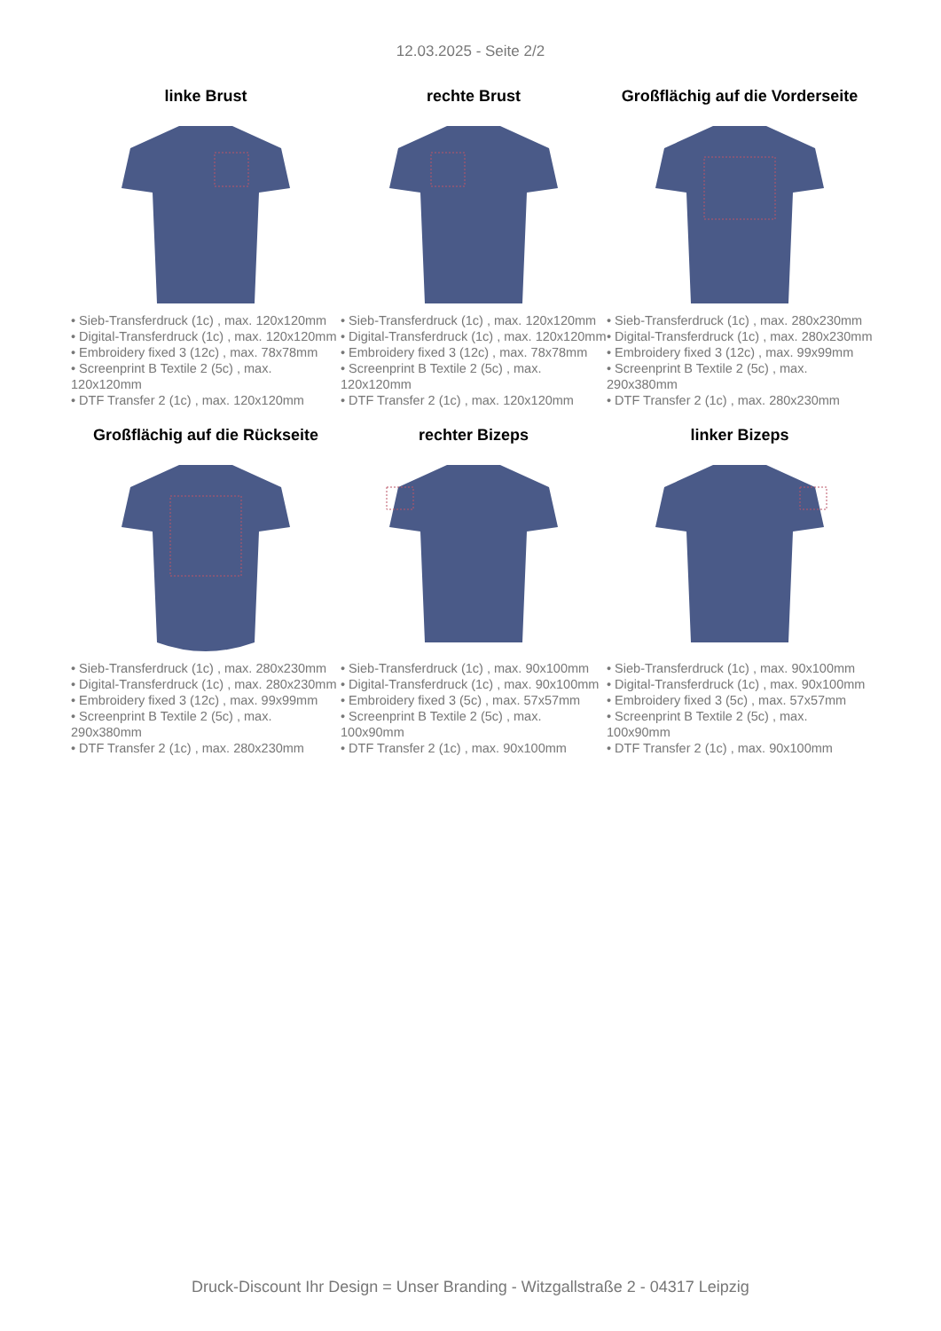12.03.2025 - Seite 2/2
linke Brust
• Sieb-Transferdruck (1c) , max. 120x120mm
• Digital-Transferdruck (1c) , max. 120x120mm
• Embroidery fixed 3 (12c) , max. 78x78mm
• Screenprint B Textile 2 (5c) , max. 120x120mm
• DTF Transfer 2 (1c) , max. 120x120mm
rechte Brust
• Sieb-Transferdruck (1c) , max. 120x120mm
• Digital-Transferdruck (1c) , max. 120x120mm
• Embroidery fixed 3 (12c) , max. 78x78mm
• Screenprint B Textile 2 (5c) , max. 120x120mm
• DTF Transfer 2 (1c) , max. 120x120mm
Großflächig auf die Vorderseite
• Sieb-Transferdruck (1c) , max. 280x230mm
• Digital-Transferdruck (1c) , max. 280x230mm
• Embroidery fixed 3 (12c) , max. 99x99mm
• Screenprint B Textile 2 (5c) , max. 290x380mm
• DTF Transfer 2 (1c) , max. 280x230mm
Großflächig auf die Rückseite
• Sieb-Transferdruck (1c) , max. 280x230mm
• Digital-Transferdruck (1c) , max. 280x230mm
• Embroidery fixed 3 (12c) , max. 99x99mm
• Screenprint B Textile 2 (5c) , max. 290x380mm
• DTF Transfer 2 (1c) , max. 280x230mm
rechter Bizeps
• Sieb-Transferdruck (1c) , max. 90x100mm
• Digital-Transferdruck (1c) , max. 90x100mm
• Embroidery fixed 3 (5c) , max. 57x57mm
• Screenprint B Textile 2 (5c) , max. 100x90mm
• DTF Transfer 2 (1c) , max. 90x100mm
linker Bizeps
• Sieb-Transferdruck (1c) , max. 90x100mm
• Digital-Transferdruck (1c) , max. 90x100mm
• Embroidery fixed 3 (5c) , max. 57x57mm
• Screenprint B Textile 2 (5c) , max. 100x90mm
• DTF Transfer 2 (1c) , max. 90x100mm
Druck-Discount Ihr Design = Unser Branding - Witzgallstraße 2 - 04317 Leipzig